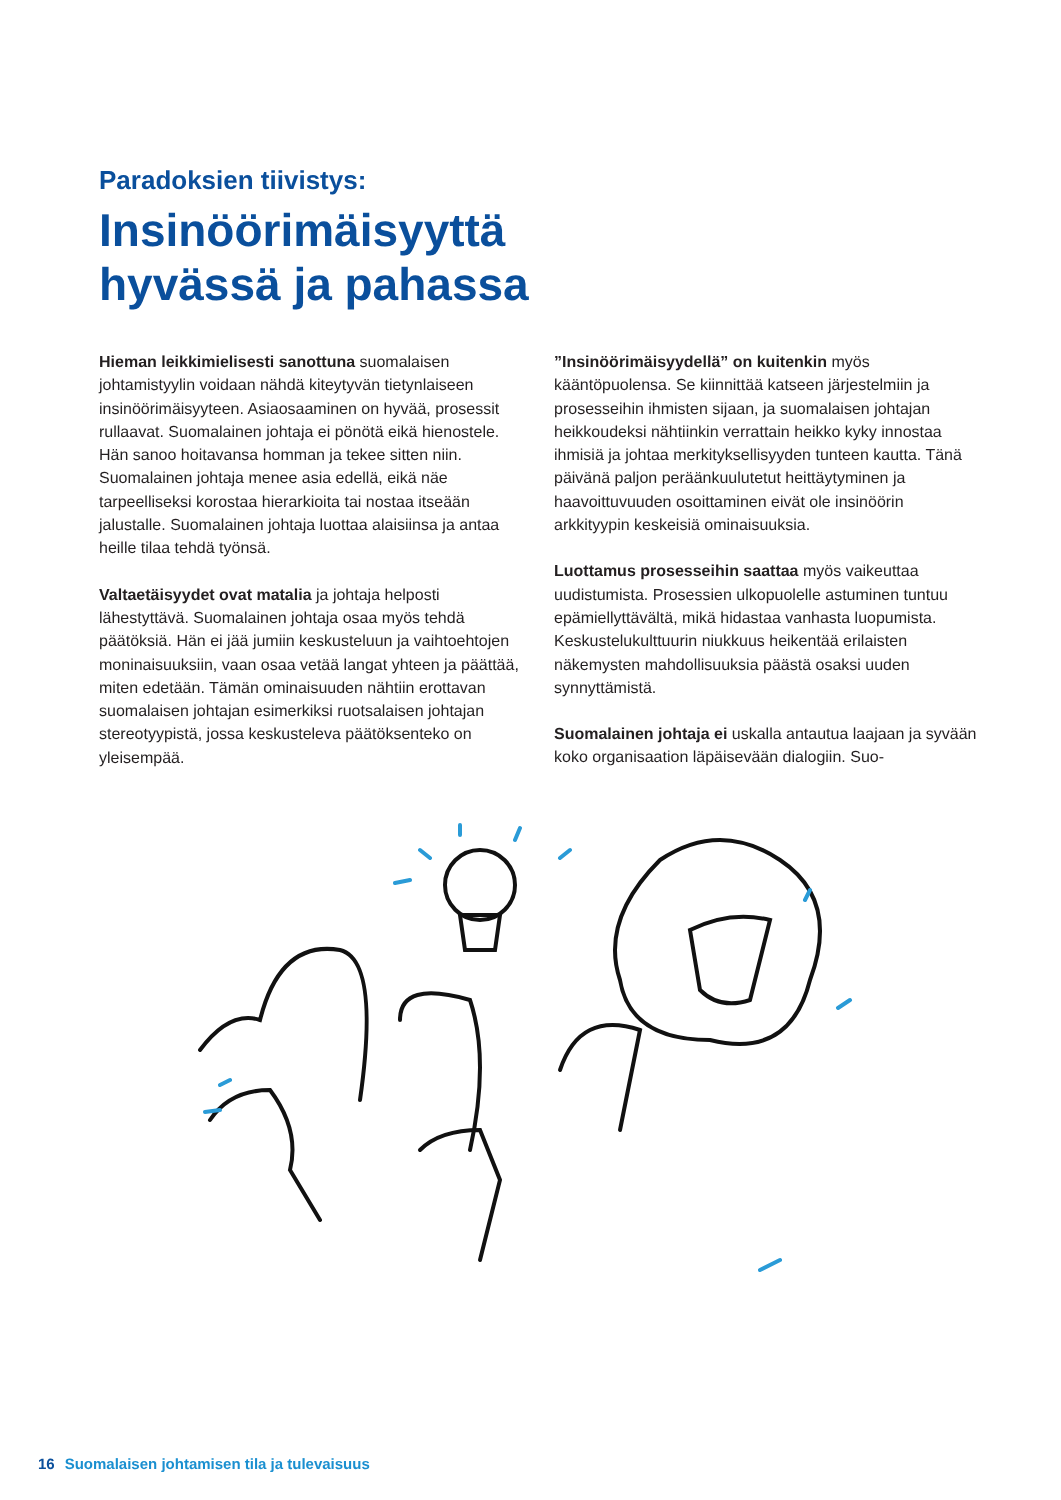Paradoksien tiivistys:
Insinöörimäisyyttä
hyvässä ja pahassa
Hieman leikkimielisesti sanottuna suomalaisen johtamistyylin voidaan nähdä kiteytyvän tietynlaiseen insinöörimäisyyteen. Asiaosaaminen on hyvää, prosessit rullaavat. Suomalainen johtaja ei pönötä eikä hienostele. Hän sanoo hoitavansa homman ja tekee sitten niin. Suomalainen johtaja menee asia edellä, eikä näe tarpeelliseksi korostaa hierarkioita tai nostaa itseään jalustalle. Suomalainen johtaja luottaa alaisiinsa ja antaa heille tilaa tehdä työnsä.
Valtaetäisyydet ovat matalia ja johtaja helposti lähestyttävä. Suomalainen johtaja osaa myös tehdä päätöksiä. Hän ei jää jumiin keskusteluun ja vaihtoehtojen moninaisuuksiin, vaan osaa vetää langat yhteen ja päättää, miten edetään. Tämän ominaisuuden nähtiin erottavan suomalaisen johtajan esimerkiksi ruotsalaisen johtajan stereotyypistä, jossa keskusteleva päätöksenteko on yleisempää.
”Insinöörimäisyydellä” on kuitenkin myös kääntöpuolensa. Se kiinnittää katseen järjestelmiin ja prosesseihin ihmisten sijaan, ja suomalaisen johtajan heikkoudeksi nähtiinkin verrattain heikko kyky innostaa ihmisiä ja johtaa merkityksellisyyden tunteen kautta. Tänä päivänä paljon peräänkuulutetut heittäytyminen ja haavoittuvuuden osoittaminen eivät ole insinöörin arkkityypin keskeisiä ominaisuuksia.
Luottamus prosesseihin saattaa myös vaikeuttaa uudistumista. Prosessien ulkopuolelle astuminen tuntuu epämiellyttävältä, mikä hidastaa vanhasta luopumista. Keskustelukulttuurin niukkuus heikentää erilaisten näkemysten mahdollisuuksia päästä osaksi uuden synnyttämistä.
Suomalainen johtaja ei uskalla antautua laajaan ja syvään koko organisaation läpäisevään dialogiin. Suo-
16 Suomalaisen johtamisen tila ja tulevaisuus